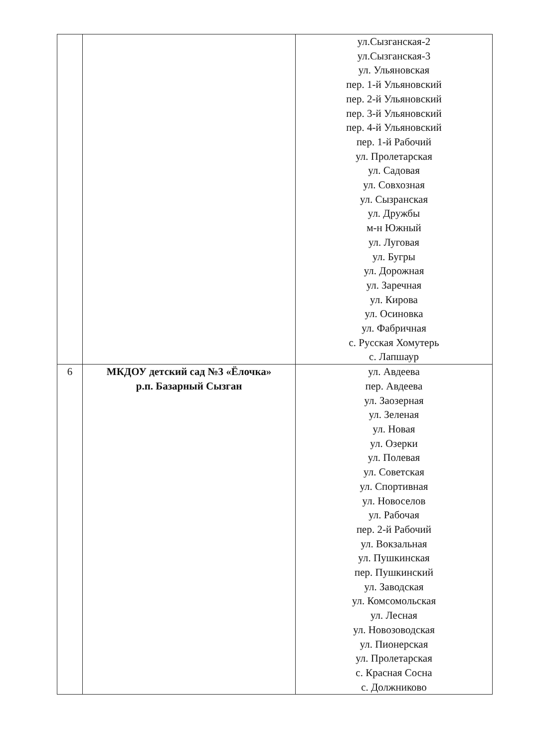| | | ул.Сызганская-2 ул.Сызганская-3 ул. Ульяновская пер. 1-й Ульяновский пер. 2-й Ульяновский пер. 3-й Ульяновский пер. 4-й Ульяновский пер. 1-й Рабочий ул. Пролетарская ул. Садовая ул. Совхозная ул. Сызранская ул. Дружбы м-н Южный ул. Луговая ул. Бугры ул. Дорожная ул. Заречная ул. Кирова ул. Осиновка ул. Фабричная с. Русская Хомутерь с. Лапшаур |
| 6 | МКДОУ детский сад №3 «Ёлочка» р.п. Базарный Сызган | ул. Авдеева пер. Авдеева ул. Заозерная ул. Зеленая ул. Новая ул. Озерки ул. Полевая ул. Советская ул. Спортивная ул. Новоселов ул. Рабочая пер. 2-й Рабочий ул. Вокзальная ул. Пушкинская пер. Пушкинский ул. Заводская ул. Комсомольская ул. Лесная ул. Новозоводская ул. Пионерская ул. Пролетарская с. Красная Сосна с. Должниково |